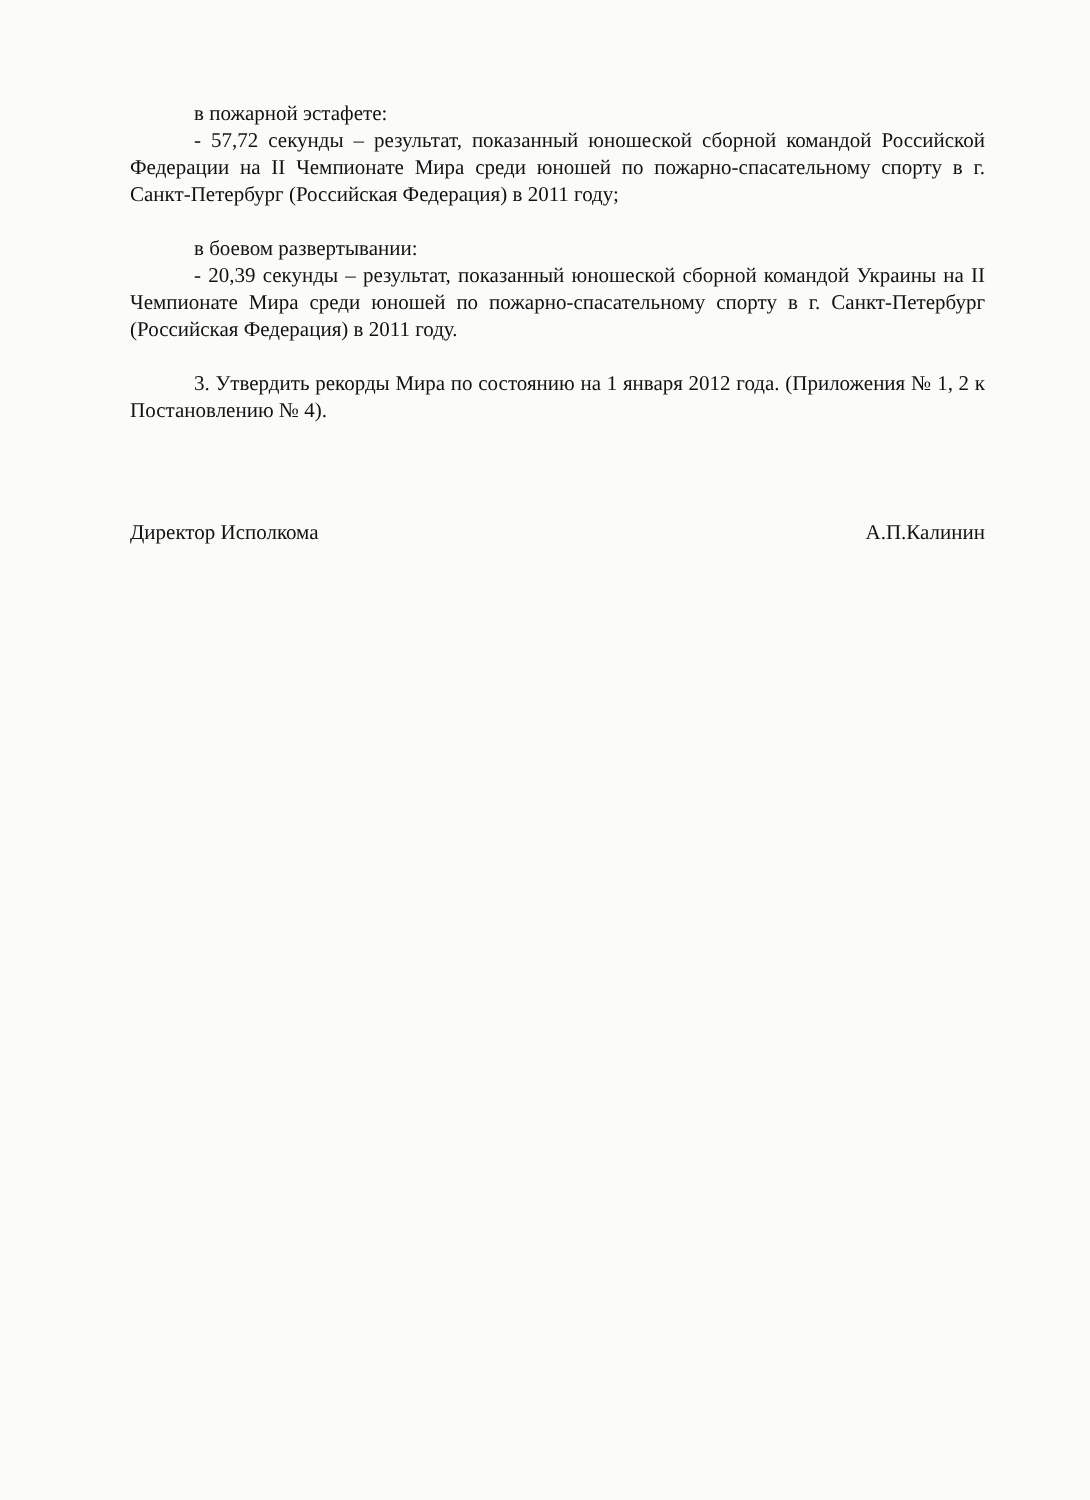в пожарной эстафете:
- 57,72 секунды – результат, показанный юношеской сборной командой Российской Федерации на II Чемпионате Мира среди юношей по пожарно-спасательному спорту в г. Санкт-Петербург (Российская Федерация) в 2011 году;
в боевом развертывании:
- 20,39 секунды – результат, показанный юношеской сборной командой Украины на II Чемпионате Мира среди юношей по пожарно-спасательному спорту в г. Санкт-Петербург (Российская Федерация) в 2011 году.
3. Утвердить рекорды Мира по состоянию на 1 января 2012 года. (Приложения № 1, 2 к Постановлению № 4).
Директор Исполкома А.П.Калинин